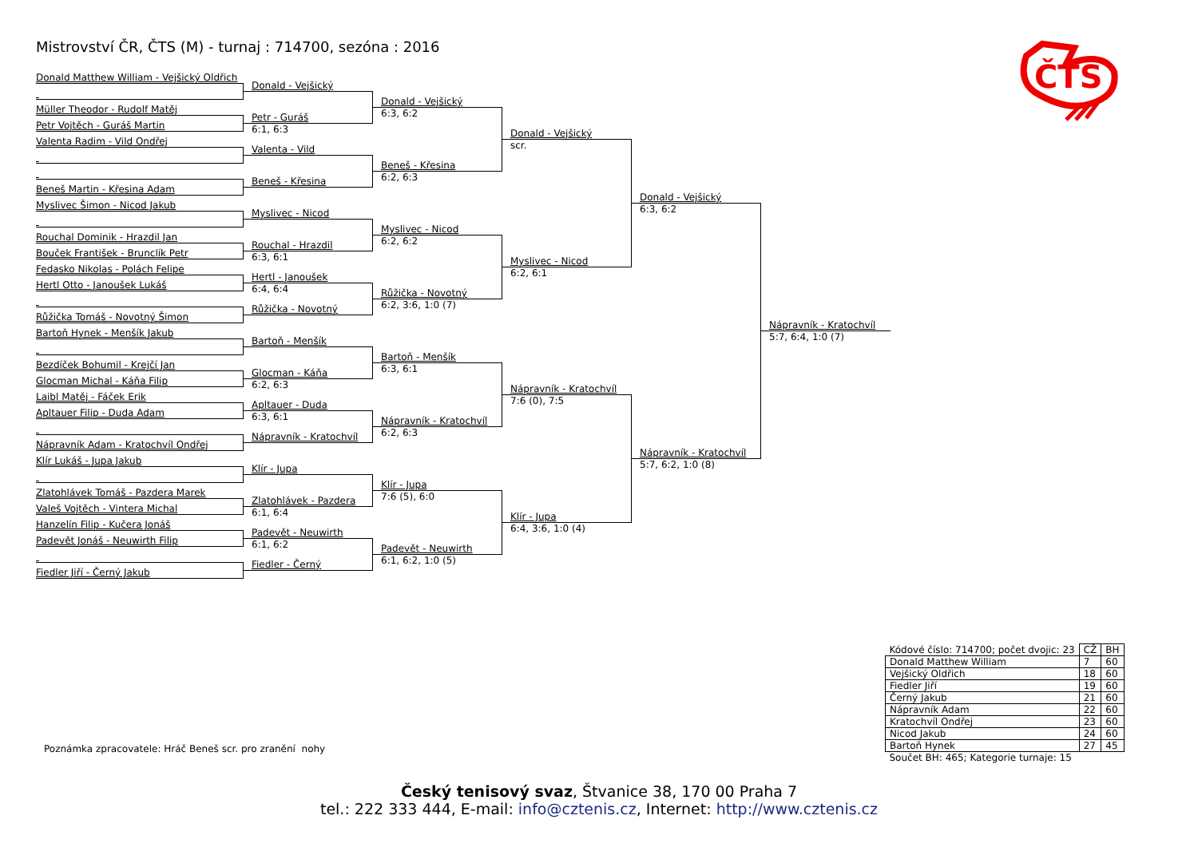Mistrovství ČR, ČTS (M) - turnaj : 714700, sezóna : 2016
ČTS
Donald Matthew William - Vejšický Oldřich
Müller Theodor - Rudolf Matěj
Petr Vojtěch - Guráš Martin
Valenta Radim - Vild Ondřej
Beneš Martin - Křesina Adam
Myslivec Šimon - Nicod Jakub
Rouchal Dominik - Hrazdil Jan
Bouček František - Brunclík Petr
Fedasko Nikolas - Polách Felipe
Hertl Otto - Janoušek Lukáš
Růžička Tomáš - Novotný Šimon
Bartoň Hynek - Menšík Jakub
Bezdíček Bohumil - Krejčí Jan
Glocman Michal - Káňa Filip
Laibl Matěj - Fáček Erik
Apltauer Filip - Duda Adam
Nápravník Adam - Kratochvíl Ondřej
Klír Lukáš - Jupa Jakub
Zlatohlávek Tomáš - Pazdera Marek
Valeš Vojtěch - Vintera Michal
Hanzelín Filip - Kučera Jonáš
Padevět Jonáš - Neuwirth Filip
Fiedler Jiří - Černý Jakub
Donald - Vejšický
Petr - Guráš
6:1, 6:3
Valenta - Vild
Beneš - Křesina
Myslivec - Nicod
Rouchal - Hrazdil
6:3, 6:1
Hertl - Janoušek
6:4, 6:4
Růžička - Novotný
Bartoň - Menšík
Glocman - Káňa
6:2, 6:3
Apltauer - Duda
6:3, 6:1
Nápravník - Kratochvíl
Klír - Jupa
Zlatohlávek - Pazdera
6:1, 6:4
Padevět - Neuwirth
6:1, 6:2
Fiedler - Černý
Donald - Vejšický
6:3, 6:2
Beneš - Křesina
6:2, 6:3
Myslivec - Nicod
6:2, 6:2
Růžička - Novotný
6:2, 3:6, 1:0 (7)
Bartoň - Menšík
6:3, 6:1
Nápravník - Kratochvíl
6:2, 6:3
Klír - Jupa
7:6 (5), 6:0
Padevět - Neuwirth
6:1, 6:2, 1:0 (5)
Donald - Vejšický
scr.
Myslivec - Nicod
6:2, 6:1
Nápravník - Kratochvíl
7:6 (0), 7:5
Klír - Jupa
6:4, 3:6, 1:0 (4)
Donald - Vejšický
6:3, 6:2
Nápravník - Kratochvíl
5:7, 6:2, 1:0 (8)
Nápravník - Kratochvíl
5:7, 6:4, 1:0 (7)
Poznámka zpracovatele: Hráč Beneš scr. pro zranění nohy
| Kódové číslo: 714700; počet dvojic: 23 | CŽ | BH |
| Donald Matthew William | 7 | 60 |
| Vejšický Oldřich | 18 | 60 |
| Fiedler Jiří | 19 | 60 |
| Černý Jakub | 21 | 60 |
| Nápravník Adam | 22 | 60 |
| Kratochvíl Ondřej | 23 | 60 |
| Nicod Jakub | 24 | 60 |
| Bartoň Hynek | 27 | 45 |
| Součet BH: 465; Kategorie turnaje: 15 | | |
Český tenisový svaz, Štvanice 38, 170 00 Praha 7
tel.: 222 333 444, E-mail: info@cztenis.cz, Internet: http://www.cztenis.cz